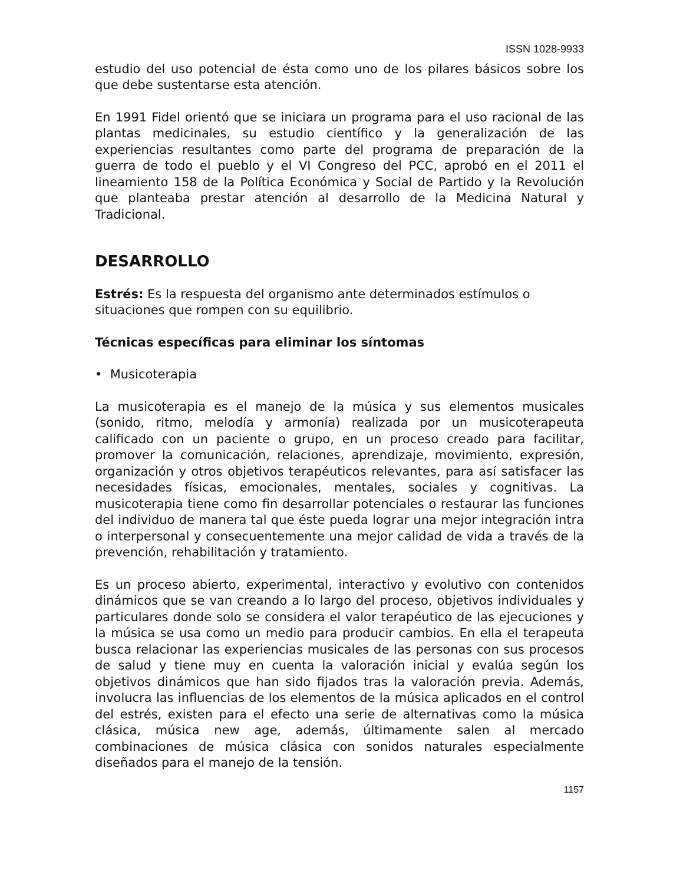ISSN 1028-9933
estudio del uso potencial de ésta como uno de los pilares básicos sobre los que debe sustentarse esta atención.
En 1991 Fidel orientó que se iniciara un programa para el uso racional de las plantas medicinales, su estudio científico y la generalización de las experiencias resultantes como parte del programa de preparación de la guerra de todo el pueblo y el VI Congreso del PCC, aprobó en el 2011 el lineamiento 158 de la Política Económica y Social de Partido y la Revolución que planteaba prestar atención al desarrollo de la Medicina Natural y Tradicional.
DESARROLLO
Estrés: Es la respuesta del organismo ante determinados estímulos o situaciones que rompen con su equilibrio.
Técnicas específicas para eliminar los síntomas
• Musicoterapia
La musicoterapia es el manejo de la música y sus elementos musicales (sonido, ritmo, melodía y armonía) realizada por un musicoterapeuta calificado con un paciente o grupo, en un proceso creado para facilitar, promover la comunicación, relaciones, aprendizaje, movimiento, expresión, organización y otros objetivos terapéuticos relevantes, para así satisfacer las necesidades físicas, emocionales, mentales, sociales y cognitivas. La musicoterapia tiene como fin desarrollar potenciales o restaurar las funciones del individuo de manera tal que éste pueda lograr una mejor integración intra o interpersonal y consecuentemente una mejor calidad de vida a través de la prevención, rehabilitación y tratamiento.
Es un proceso abierto, experimental, interactivo y evolutivo con contenidos dinámicos que se van creando a lo largo del proceso, objetivos individuales y particulares donde solo se considera el valor terapéutico de las ejecuciones y la música se usa como un medio para producir cambios. En ella el terapeuta busca relacionar las experiencias musicales de las personas con sus procesos de salud y tiene muy en cuenta la valoración inicial y evalúa según los objetivos dinámicos que han sido fijados tras la valoración previa. Además, involucra las influencias de los elementos de la música aplicados en el control del estrés, existen para el efecto una serie de alternativas como la música clásica, música new age, además, últimamente salen al mercado combinaciones de música clásica con sonidos naturales especialmente diseñados para el manejo de la tensión.
1157